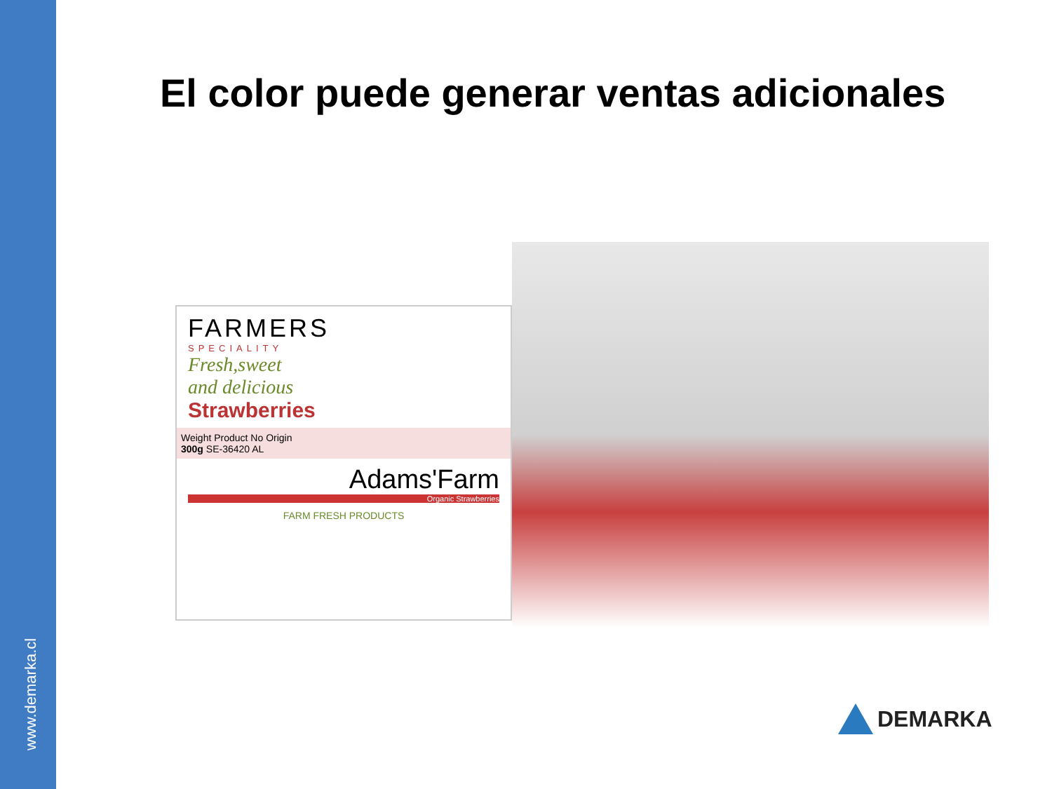www.demarka.cl
El color puede generar ventas adicionales
FARMERS
SPECIALITY
Fresh,sweet
and delicious
Strawberries
Weight Product No Origin
300g SE-36420 AL
Adams'Farm
Organic Strawberries
FARM FRESH PRODUCTS
DEMARKA